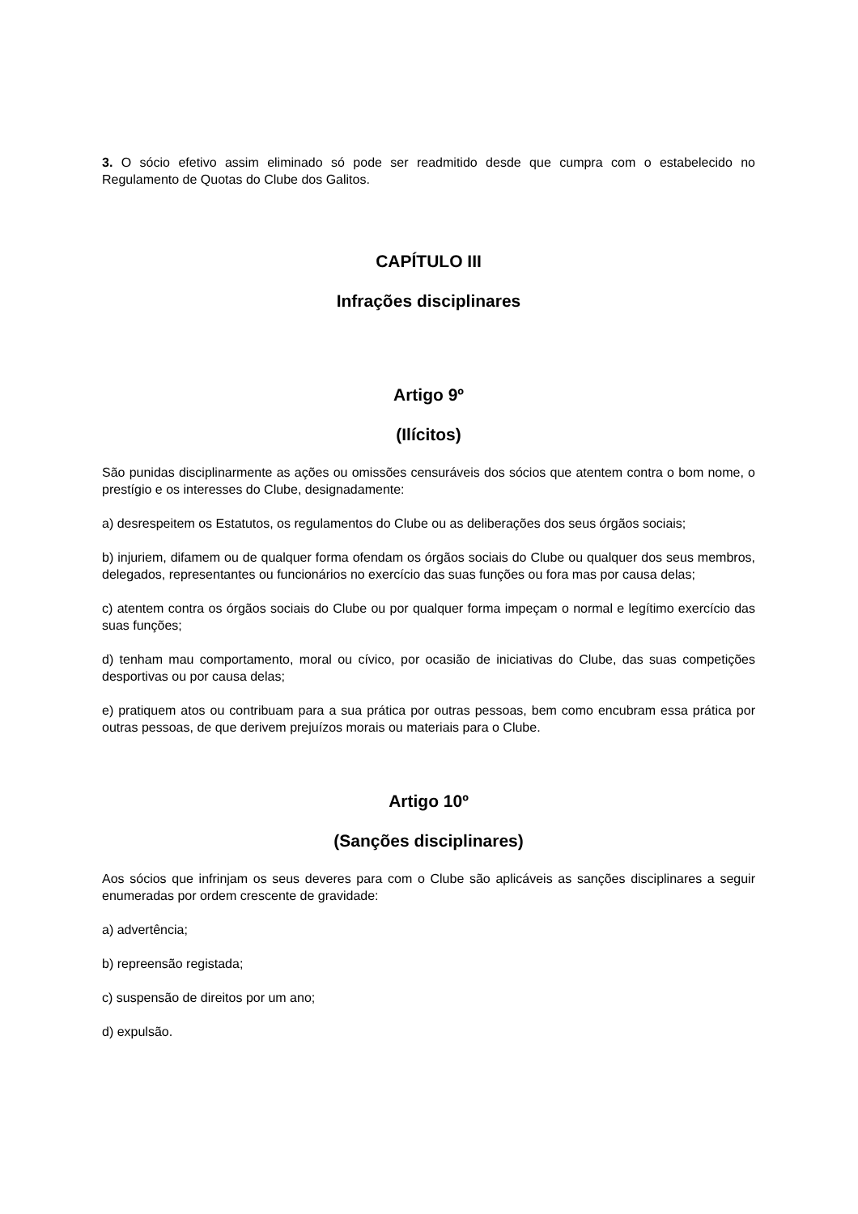3. O sócio efetivo assim eliminado só pode ser readmitido desde que cumpra com o estabelecido no Regulamento de Quotas do Clube dos Galitos.
CAPÍTULO III
Infrações disciplinares
Artigo 9º
(Ilícitos)
São punidas disciplinarmente as ações ou omissões censuráveis dos sócios que atentem contra o bom nome, o prestígio e os interesses do Clube, designadamente:
a) desrespeitem os Estatutos, os regulamentos do Clube ou as deliberações dos seus órgãos sociais;
b) injuriem, difamem ou de qualquer forma ofendam os órgãos sociais do Clube ou qualquer dos seus membros, delegados, representantes ou funcionários no exercício das suas funções ou fora mas por causa delas;
c) atentem contra os órgãos sociais do Clube ou por qualquer forma impeçam o normal e legítimo exercício das suas funções;
d) tenham mau comportamento, moral ou cívico, por ocasião de iniciativas do Clube, das suas competições desportivas ou por causa delas;
e) pratiquem atos ou contribuam para a sua prática por outras pessoas, bem como encubram essa prática por outras pessoas, de que derivem prejuízos morais ou materiais para o Clube.
Artigo 10º
(Sanções disciplinares)
Aos sócios que infrinjam os seus deveres para com o Clube são aplicáveis as sanções disciplinares a seguir enumeradas por ordem crescente de gravidade:
a) advertência;
b) repreensão registada;
c) suspensão de direitos por um ano;
d) expulsão.